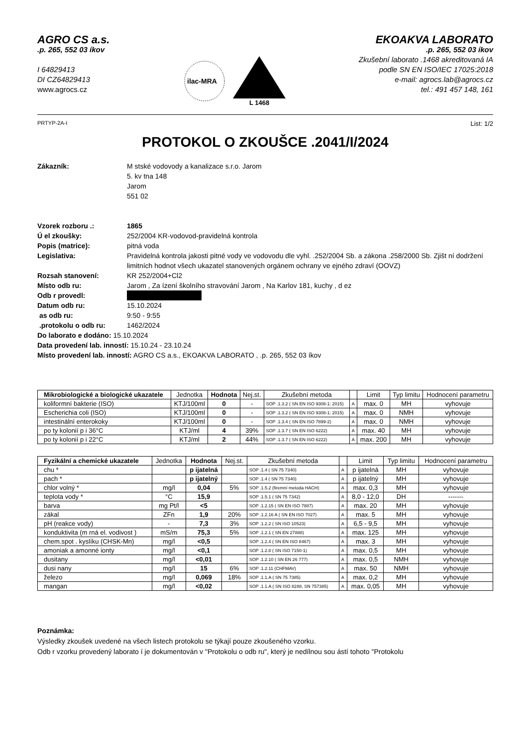AGRO CS a.s.
.p. 265, 552 03 íkov
I 64829413
DI CZ64829413
www.agrocs.cz
ilac-MRA
L 1468
EKOAKVA LABORATO
.p. 265, 552 03 íkov
Zkušební laborato .1468 akreditovaná IA
podle SN EN ISO/IEC 17025:2018
e-mail: agrocs.lab@agrocs.cz
tel.: 491 457 148, 161
PRTYP-2A-I List: 1/2
PROTOKOL O ZKOUŠCE .2041/I/2024
Zákazník: M stské vodovody a kanalizace s.r.o. Jarom
5. kv tna 148
Jarom
551 02
Vzorek rozboru .: 1865
Ú el zkoušky: 252/2004 KR-vodovod-pravidelná kontrola
Popis (matrice): pitná voda
Legislativa: Pravidelná kontrola jakosti pitné vody ve vodovodu dle vyhl. .252/2004 Sb. a zákona .258/2000 Sb. Zjišt ní dodržení limitních hodnot všech ukazatel stanovených orgánem ochrany ve ejného zdraví (OOVZ)
Rozsah stanovení: KR 252/2004+Cl2
Místo odb ru: Jarom , Za ízení školního stravování Jarom , Na Karlov 181, kuchy , d ez
Odb r provedl:
Datum odb ru: 15.10.2024
as odb ru: 9:50 - 9:55
.protokolu o odb ru: 1462/2024
Do laborato e dodáno: 15.10.2024
Data provedení lab. inností: 15.10.24 - 23.10.24
Místo provedení lab. inností: AGRO CS a.s., EKOAKVA LABORATO , .p. 265, 552 03 íkov
| Mikrobiologické a biologické ukazatele | Jednotka | Hodnota | Nej.st. | Zkušební metoda | | Limit | Typ limitu | Hodnocení parametru |
| --- | --- | --- | --- | --- | --- | --- | --- | --- |
| koliformní bakterie (ISO) | KTJ/100ml | 0 | - | SOP .1.3.2 ( SN EN ISO 9308-1: 2015) | A | max. 0 | MH | vyhovuje |
| Escherichia coli (ISO) | KTJ/100ml | 0 | - | SOP .1.3.2 ( SN EN ISO 9308-1: 2015) | A | max. 0 | NMH | vyhovuje |
| intestinální enterokoky | KTJ/100ml | 0 | - | SOP .1.3.4 ( SN EN ISO 7899-2) | A | max. 0 | NMH | vyhovuje |
| po ty kolonií p i 36°C | KTJ/ml | 4 | 39% | SOP .1.3.7 ( SN EN ISO 6222) | A | max. 40 | MH | vyhovuje |
| po ty kolonií p i 22°C | KTJ/ml | 2 | 44% | SOP .1.3.7 ( SN EN ISO 6222) | A | max. 200 | MH | vyhovuje |
| Fyzikální a chemické ukazatele | Jednotka | Hodnota | Nej.st. | Zkušební metoda | | Limit | Typ limitu | Hodnocení parametru |
| --- | --- | --- | --- | --- | --- | --- | --- | --- |
| chu * | | p ijatelná | | SOP .1.4 ( SN 75 7340) | A | p ijatelná | MH | vyhovuje |
| pach * | | p ijatelný | | SOP .1.4 ( SN 75 7340) | A | p ijatelný | MH | vyhovuje |
| chlor volný * | mg/l | 0,04 | 5% | SOP .1.5.2 (firemní metoda HACH) | A | max. 0,3 | MH | vyhovuje |
| teplota vody * | °C | 15,9 | | SOP .1.5.1 ( SN 75 7342) | A | 8,0 - 12,0 | DH | ------- |
| barva | mg Pt/l | <5 | | SOP .1.2.15 ( SN EN ISO 7887) | A | max. 20 | MH | vyhovuje |
| zákal | ZFn | 1,9 | 20% | SOP .1.2.16 A ( SN EN ISO 7027) | A | max. 5 | MH | vyhovuje |
| pH (reakce vody) | - | 7,3 | 3% | SOP .1.2.2 ( SN ISO 10523) | A | 6,5 - 9,5 | MH | vyhovuje |
| konduktivita (m rná el. vodivost ) | mS/m | 75,3 | 5% | SOP .1.2.1 ( SN EN 27888) | A | max. 125 | MH | vyhovuje |
| chem.spot . kyslíku (CHSK-Mn) | mg/l | <0,5 | | SOP .1.2.4 ( SN EN ISO 8467) | A | max. 3 | MH | vyhovuje |
| amoniak a amonné ionty | mg/l | <0,1 | | SOP .1.2.8 ( SN ISO 7150-1) | A | max. 0,5 | MH | vyhovuje |
| dusitany | mg/l | <0,01 | | SOP .1.2.10 ( SN EN 26 777) | A | max. 0,5 | NMH | vyhovuje |
| dusi nany | mg/l | 15 | 6% | SOP .1.2.11 (CHFMAV) | A | max. 50 | NMH | vyhovuje |
| železo | mg/l | 0,069 | 18% | SOP .1.1.A ( SN 75 7385) | A | max. 0,2 | MH | vyhovuje |
| mangan | mg/l | <0,02 | | SOP .1.1.A ( SN ISO 8288, SN 757385) | A | max. 0,05 | MH | vyhovuje |
Poznámka:
Výsledky zkoušek uvedené na všech listech protokolu se týkají pouze zkoušeného vzorku.
Odb r vzorku provedený laborato í je dokumentován v "Protokolu o odb ru", který je nedílnou sou ástí tohoto "Protokolu